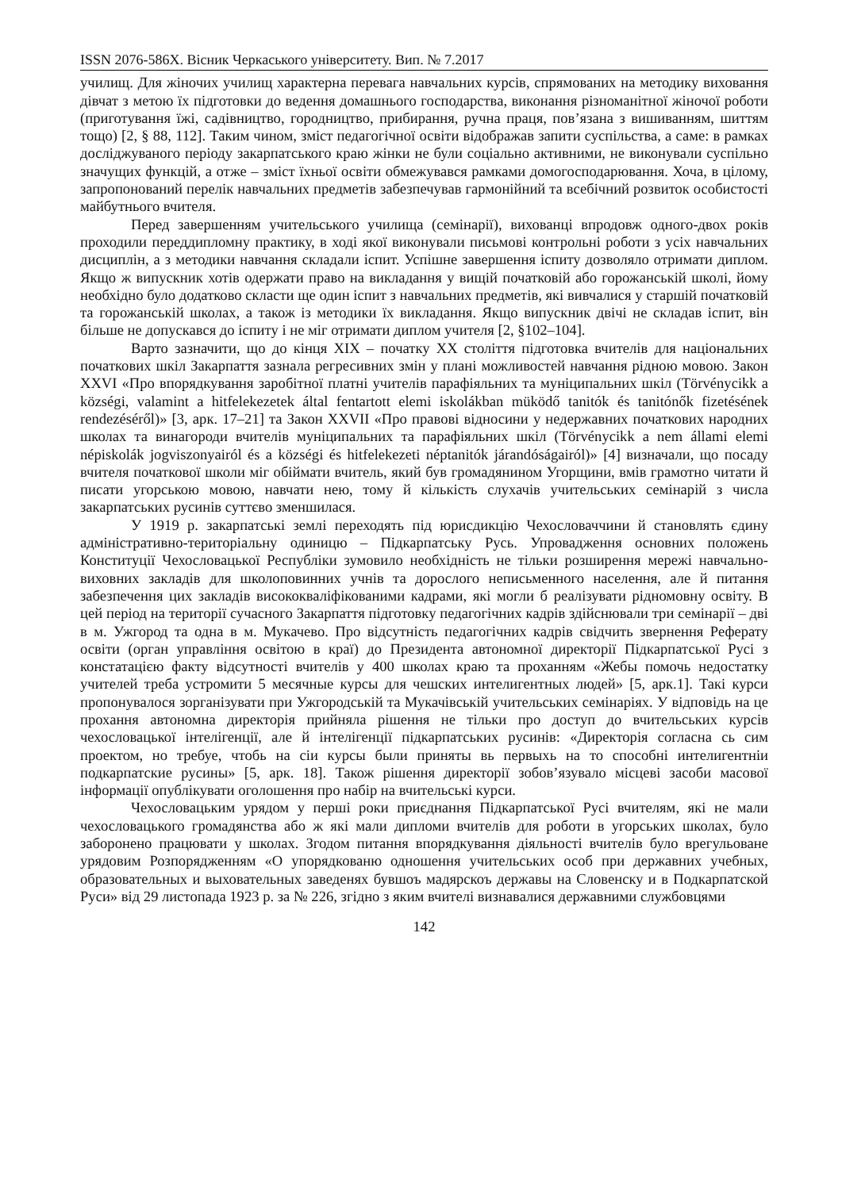ISSN 2076-586X. Вісник Черкаського університету. Вип. № 7.2017
училищ. Для жіночих училищ характерна перевага навчальних курсів, спрямованих на методику виховання дівчат з метою їх підготовки до ведення домашнього господарства, виконання різноманітної жіночої роботи (приготування їжі, садівництво, городництво, прибирання, ручна праця, пов’язана з вишиванням, шиттям тощо) [2, § 88, 112]. Таким чином, зміст педагогічної освіти відображав запити суспільства, а саме: в рамках досліджуваного періоду закарпатського краю жінки не були соціально активними, не виконували суспільно значущих функцій, а отже – зміст їхньої освіти обмежувався рамками домогосподарювання. Хоча, в цілому, запропонований перелік навчальних предметів забезпечував гармонійний та всебічний розвиток особистості майбутнього вчителя.
Перед завершенням учительського училища (семінарії), вихованці впродовж одного-двох років проходили переддипломну практику, в ході якої виконували письмові контрольні роботи з усіх навчальних дисциплін, а з методики навчання складали іспит. Успішне завершення іспиту дозволяло отримати диплом. Якщо ж випускник хотів одержати право на викладання у вищій початковій або горожанській школі, йому необхідно було додатково скласти ще один іспит з навчальних предметів, які вивчалися у старшій початковій та горожанській школах, а також із методики їх викладання. Якщо випускник двічі не складав іспит, він більше не допускався до іспиту і не міг отримати диплом учителя [2, §102–104].
Варто зазначити, що до кінця XIX – початку XX століття підготовка вчителів для національних початкових шкіл Закарпаття зазнала регресивних змін у плані можливостей навчання рідною мовою. Закон XXVI «Про впорядкування заробітної платні учителів парафіяльних та муніципальних шкіл (Törvénycikk a községi, valamint a hitfelekezetek által fentartott elemi iskolákban müködő tanitók és tanitónők fizetésének rendezéséről)» [3, арк. 17–21] та Закон XXVII «Про правові відносини у недержавних початкових народних школах та винагороди вчителів муніципальних та парафіяльних шкіл (Törvénycikk a nem állami elemi népiskolák jogviszonyairól és a községi és hitfelekezeti néptanitók járandóságairól)» [4] визначали, що посаду вчителя початкової школи міг обіймати вчитель, який був громадянином Угорщини, вмів грамотно читати й писати угорською мовою, навчати нею, тому й кількість слухачів учительських семінарій з числа закарпатських русинів суттєво зменшилася.
У 1919 р. закарпатські землі переходять під юрисдикцію Чехословаччини й становлять єдину адміністративно-територіальну одиницю – Підкарпатську Русь. Упровадження основних положень Конституції Чехословацької Республіки зумовило необхідність не тільки розширення мережі навчально-виховних закладів для школоповинних учнів та дорослого неписьменного населення, але й питання забезпечення цих закладів висококваліфікованими кадрами, які могли б реалізувати рідномовну освіту. В цей період на території сучасного Закарпаття підготовку педагогічних кадрів здійснювали три семінарії – дві в м. Ужгород та одна в м. Мукачево. Про відсутність педагогічних кадрів свідчить звернення Реферату освіти (орган управління освітою в краї) до Президента автономної директорії Підкарпатської Русі з констатацією факту відсутності вчителів у 400 школах краю та проханням «Жебы помочь недостатку учителей треба устромити 5 месячные курсы для чешских интелигентных людей» [5, арк.1]. Такі курси пропонувалося зорганізувати при Ужгородській та Мукачівській учительських семінаріях. У відповідь на це прохання автономна директорія прийняла рішення не тільки про доступ до вчительських курсів чехословацької інтелігенції, але й інтелігенції підкарпатських русинів: «Директорія согласна сь сим проектом, но требуе, чтобь на сіи курсы были приняты вь первыхь на то способні интелигентніи подкарпатские русины» [5, арк. 18]. Також рішення директорії зобов’язувало місцеві засоби масової інформації опублікувати оголошення про набір на вчительські курси.
Чехословацьким урядом у перші роки приєднання Підкарпатської Русі вчителям, які не мали чехословацького громадянства або ж які мали дипломи вчителів для роботи в угорських школах, було заборонено працювати у школах. Згодом питання впорядкування діяльності вчителів було врегульоване урядовим Розпорядженням «О упорядкованю одношення учительських особ при державних учебных, образовательных и выховательных заведенях бувшоъ мадярскоъ державы на Словенску и в Подкарпатской Руси» від 29 листопада 1923 р. за № 226, згідно з яким вчителі визнавалися державними службовцями
142